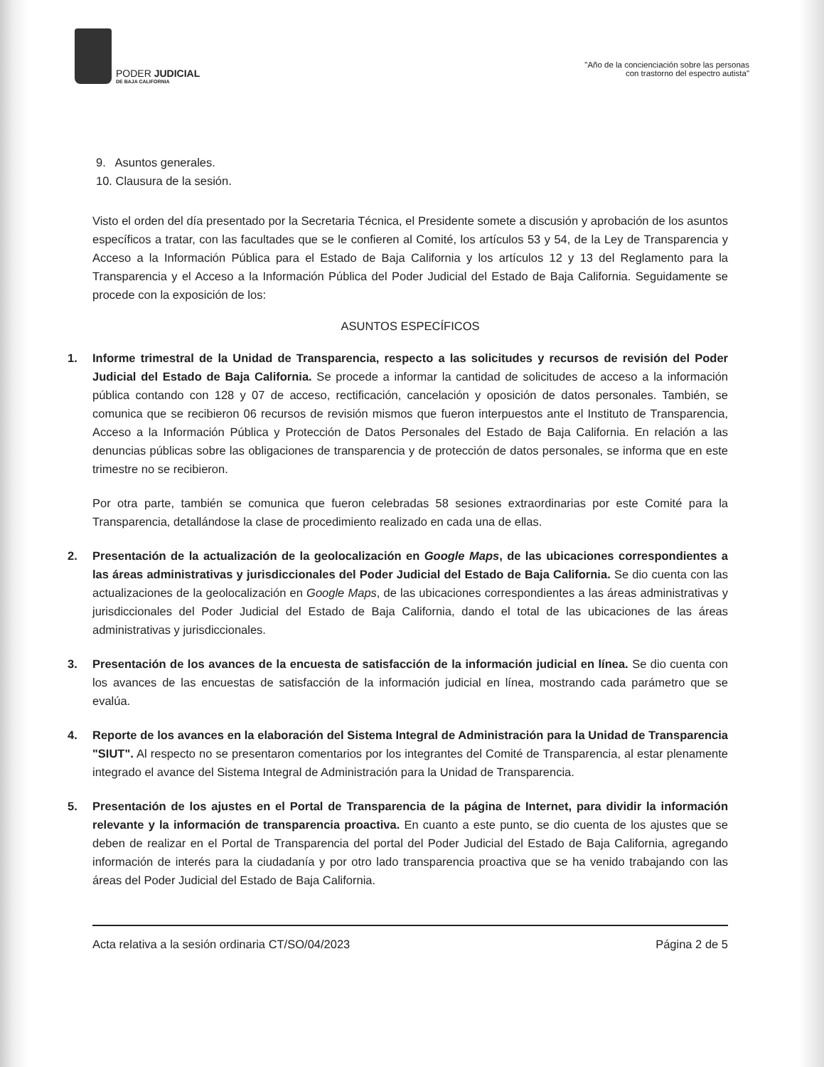PODER JUDICIAL
DE BAJA CALIFORNIA
"Año de la concienciación sobre las personas
con trastorno del espectro autista"
9. Asuntos generales.
10. Clausura de la sesión.
Visto el orden del día presentado por la Secretaria Técnica, el Presidente somete a discusión y aprobación de los asuntos específicos a tratar, con las facultades que se le confieren al Comité, los artículos 53 y 54, de la Ley de Transparencia y Acceso a la Información Pública para el Estado de Baja California y los artículos 12 y 13 del Reglamento para la Transparencia y el Acceso a la Información Pública del Poder Judicial del Estado de Baja California. Seguidamente se procede con la exposición de los:
ASUNTOS ESPECÍFICOS
1. Informe trimestral de la Unidad de Transparencia, respecto a las solicitudes y recursos de revisión del Poder Judicial del Estado de Baja California. Se procede a informar la cantidad de solicitudes de acceso a la información pública contando con 128 y 07 de acceso, rectificación, cancelación y oposición de datos personales. También, se comunica que se recibieron 06 recursos de revisión mismos que fueron interpuestos ante el Instituto de Transparencia, Acceso a la Información Pública y Protección de Datos Personales del Estado de Baja California. En relación a las denuncias públicas sobre las obligaciones de transparencia y de protección de datos personales, se informa que en este trimestre no se recibieron.
Por otra parte, también se comunica que fueron celebradas 58 sesiones extraordinarias por este Comité para la Transparencia, detallándose la clase de procedimiento realizado en cada una de ellas.
2. Presentación de la actualización de la geolocalización en Google Maps, de las ubicaciones correspondientes a las áreas administrativas y jurisdiccionales del Poder Judicial del Estado de Baja California. Se dio cuenta con las actualizaciones de la geolocalización en Google Maps, de las ubicaciones correspondientes a las áreas administrativas y jurisdiccionales del Poder Judicial del Estado de Baja California, dando el total de las ubicaciones de las áreas administrativas y jurisdiccionales.
3. Presentación de los avances de la encuesta de satisfacción de la información judicial en línea. Se dio cuenta con los avances de las encuestas de satisfacción de la información judicial en línea, mostrando cada parámetro que se evalúa.
4. Reporte de los avances en la elaboración del Sistema Integral de Administración para la Unidad de Transparencia "SIUT". Al respecto no se presentaron comentarios por los integrantes del Comité de Transparencia, al estar plenamente integrado el avance del Sistema Integral de Administración para la Unidad de Transparencia.
5. Presentación de los ajustes en el Portal de Transparencia de la página de Internet, para dividir la información relevante y la información de transparencia proactiva. En cuanto a este punto, se dio cuenta de los ajustes que se deben de realizar en el Portal de Transparencia del portal del Poder Judicial del Estado de Baja California, agregando información de interés para la ciudadanía y por otro lado transparencia proactiva que se ha venido trabajando con las áreas del Poder Judicial del Estado de Baja California.
Acta relativa a la sesión ordinaria CT/SO/04/2023 Página 2 de 5